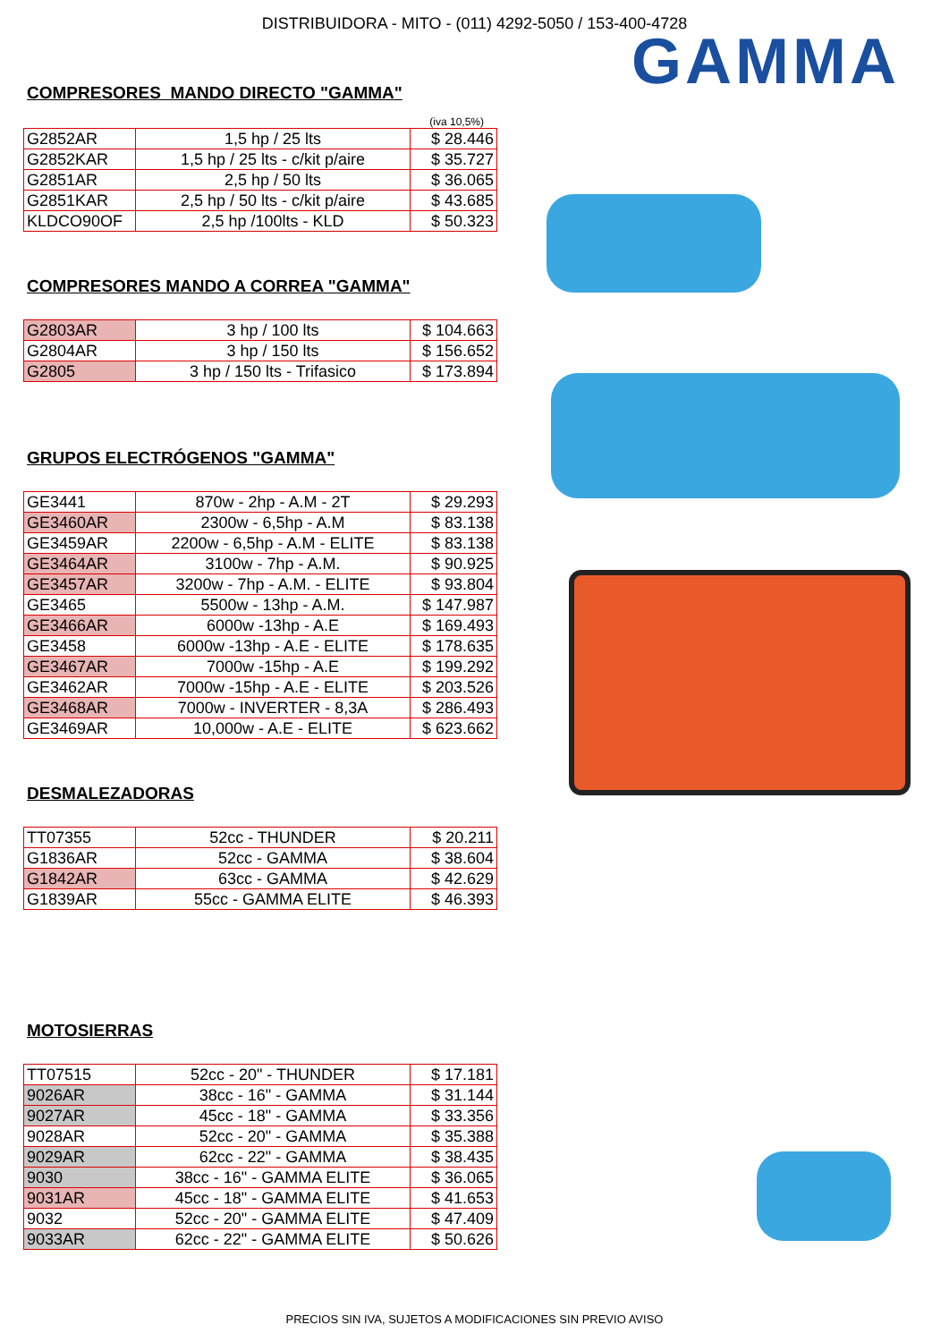DISTRIBUIDORA - MITO - (011) 4292-5050 / 153-400-4728
COMPRESORES MANDO DIRECTO "GAMMA"
(iva 10,5%)
| G2852AR | 1,5 hp / 25 lts | $ 28.446 |
| G2852KAR | 1,5 hp / 25 lts - c/kit p/aire | $ 35.727 |
| G2851AR | 2,5 hp / 50 lts | $ 36.065 |
| G2851KAR | 2,5 hp / 50 lts - c/kit p/aire | $ 43.685 |
| KLDCO90OF | 2,5 hp /100lts - KLD | $ 50.323 |
COMPRESORES MANDO A CORREA "GAMMA"
| G2803AR | 3 hp / 100 lts | $ 104.663 |
| G2804AR | 3 hp / 150 lts | $ 156.652 |
| G2805 | 3 hp / 150 lts - Trifasico | $ 173.894 |
GRUPOS ELECTRÓGENOS "GAMMA"
| GE3441 | 870w - 2hp - A.M - 2T | $ 29.293 |
| GE3460AR | 2300w - 6,5hp - A.M | $ 83.138 |
| GE3459AR | 2200w - 6,5hp - A.M - ELITE | $ 83.138 |
| GE3464AR | 3100w - 7hp - A.M. | $ 90.925 |
| GE3457AR | 3200w - 7hp - A.M. - ELITE | $ 93.804 |
| GE3465 | 5500w - 13hp - A.M. | $ 147.987 |
| GE3466AR | 6000w -13hp - A.E | $ 169.493 |
| GE3458 | 6000w -13hp - A.E - ELITE | $ 178.635 |
| GE3467AR | 7000w -15hp - A.E | $ 199.292 |
| GE3462AR | 7000w -15hp - A.E - ELITE | $ 203.526 |
| GE3468AR | 7000w - INVERTER - 8,3A | $ 286.493 |
| GE3469AR | 10,000w - A.E - ELITE | $ 623.662 |
DESMALEZADORAS
| TT07355 | 52cc - THUNDER | $ 20.211 |
| G1836AR | 52cc - GAMMA | $ 38.604 |
| G1842AR | 63cc - GAMMA | $ 42.629 |
| G1839AR | 55cc - GAMMA ELITE | $ 46.393 |
MOTOSIERRAS
| TT07515 | 52cc - 20" - THUNDER | $ 17.181 |
| 9026AR | 38cc - 16" - GAMMA | $ 31.144 |
| 9027AR | 45cc - 18" - GAMMA | $ 33.356 |
| 9028AR | 52cc - 20" - GAMMA | $ 35.388 |
| 9029AR | 62cc - 22" - GAMMA | $ 38.435 |
| 9030 | 38cc - 16" - GAMMA ELITE | $ 36.065 |
| 9031AR | 45cc - 18" - GAMMA ELITE | $ 41.653 |
| 9032 | 52cc - 20" - GAMMA ELITE | $ 47.409 |
| 9033AR | 62cc - 22" - GAMMA ELITE | $ 50.626 |
GAMMA
PRECIOS SIN IVA, SUJETOS A MODIFICACIONES SIN PREVIO AVISO